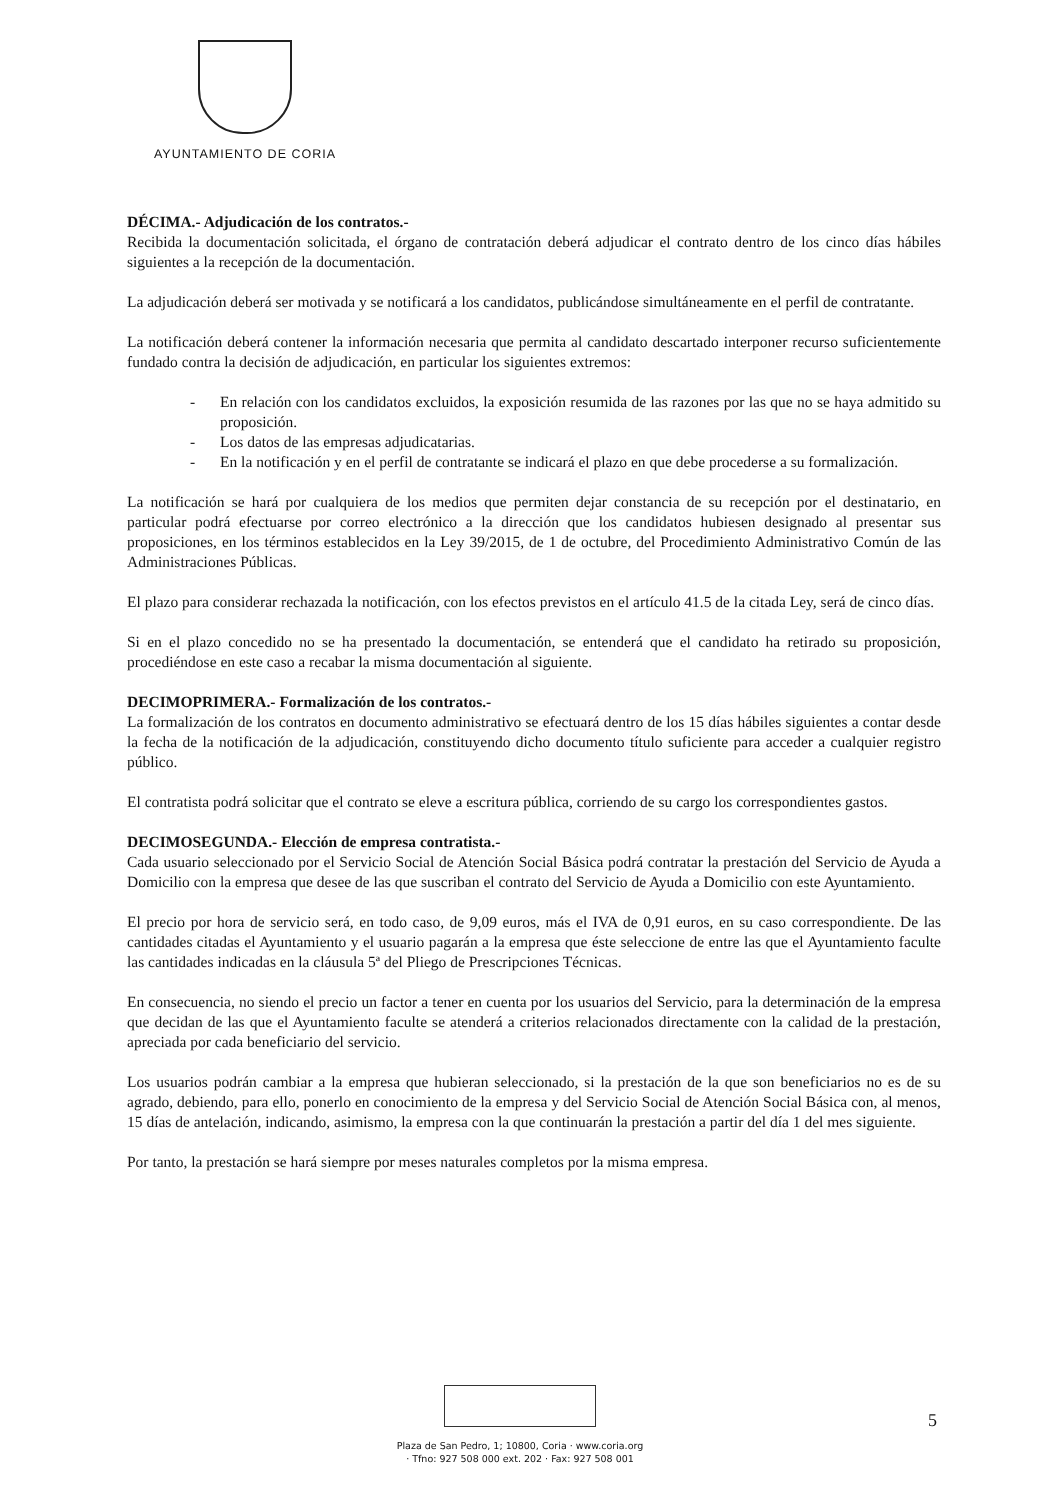AYUNTAMIENTO DE CORIA
DÉCIMA.- Adjudicación de los contratos.-
Recibida la documentación solicitada, el órgano de contratación deberá adjudicar el contrato dentro de los cinco días hábiles siguientes a la recepción de la documentación.
La adjudicación deberá ser motivada y se notificará a los candidatos, publicándose simultáneamente en el perfil de contratante.
La notificación deberá contener la información necesaria que permita al candidato descartado interponer recurso suficientemente fundado contra la decisión de adjudicación, en particular los siguientes extremos:
- En relación con los candidatos excluidos, la exposición resumida de las razones por las que no se haya admitido su proposición.
- Los datos de las empresas adjudicatarias.
- En la notificación y en el perfil de contratante se indicará el plazo en que debe procederse a su formalización.
La notificación se hará por cualquiera de los medios que permiten dejar constancia de su recepción por el destinatario, en particular podrá efectuarse por correo electrónico a la dirección que los candidatos hubiesen designado al presentar sus proposiciones, en los términos establecidos en la Ley 39/2015, de 1 de octubre, del Procedimiento Administrativo Común de las Administraciones Públicas.
El plazo para considerar rechazada la notificación, con los efectos previstos en el artículo 41.5 de la citada Ley, será de cinco días.
Si en el plazo concedido no se ha presentado la documentación, se entenderá que el candidato ha retirado su proposición, procediéndose en este caso a recabar la misma documentación al siguiente.
DECIMOPRIMERA.- Formalización de los contratos.-
La formalización de los contratos en documento administrativo se efectuará dentro de los 15 días hábiles siguientes a contar desde la fecha de la notificación de la adjudicación, constituyendo dicho documento título suficiente para acceder a cualquier registro público.
El contratista podrá solicitar que el contrato se eleve a escritura pública, corriendo de su cargo los correspondientes gastos.
DECIMOSEGUNDA.- Elección de empresa contratista.-
Cada usuario seleccionado por el Servicio Social de Atención Social Básica podrá contratar la prestación del Servicio de Ayuda a Domicilio con la empresa que desee de las que suscriban el contrato del Servicio de Ayuda a Domicilio con este Ayuntamiento.
El precio por hora de servicio será, en todo caso, de 9,09 euros, más el IVA de 0,91 euros, en su caso correspondiente. De las cantidades citadas el Ayuntamiento y el usuario pagarán a la empresa que éste seleccione de entre las que el Ayuntamiento faculte las cantidades indicadas en la cláusula 5ª del Pliego de Prescripciones Técnicas.
En consecuencia, no siendo el precio un factor a tener en cuenta por los usuarios del Servicio, para la determinación de la empresa que decidan de las que el Ayuntamiento faculte se atenderá a criterios relacionados directamente con la calidad de la prestación, apreciada por cada beneficiario del servicio.
Los usuarios podrán cambiar a la empresa que hubieran seleccionado, si la prestación de la que son beneficiarios no es de su agrado, debiendo, para ello, ponerlo en conocimiento de la empresa y del Servicio Social de Atención Social Básica con, al menos, 15 días de antelación, indicando, asimismo, la empresa con la que continuarán la prestación a partir del día 1 del mes siguiente.
Por tanto, la prestación se hará siempre por meses naturales completos por la misma empresa.
Plaza de San Pedro, 1; 10800, Coria · www.coria.org
· Tfno: 927 508 000 ext. 202 · Fax: 927 508 001
5